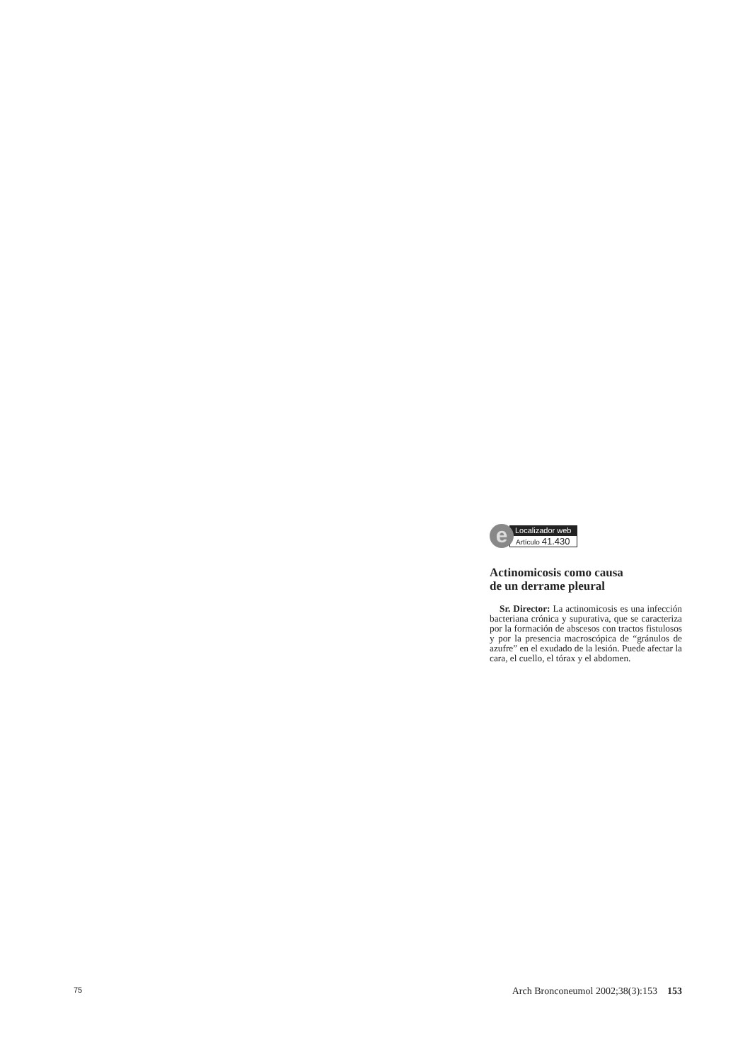e
Localizador web
Artículo 41.430
Actinomicosis como causa
de un derrame pleural
Sr. Director: La actinomicosis es una infección bacteriana crónica y supurativa, que se caracteriza por la formación de abscesos con tractos fistulosos y por la presencia macroscópica de “gránulos de azufre” en el exudado de la lesión. Puede afectar la cara, el cuello, el tórax y el abdomen.
75 Arch Bronconeumol 2002;38(3):153 153